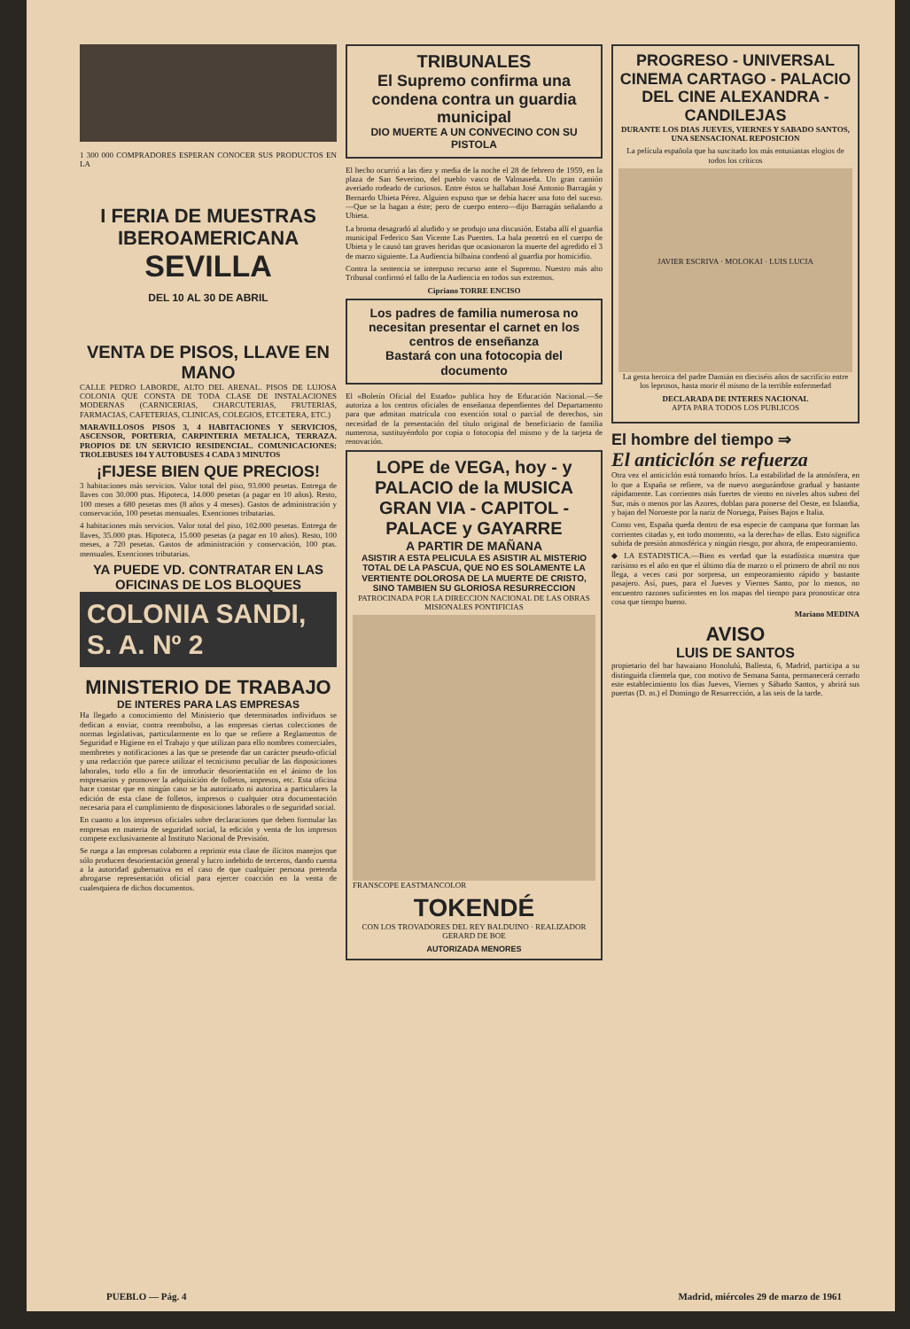1 300 000 COMPRADORES ESPERAN CONOCER SUS PRODUCTOS EN LA
I FERIA DE MUESTRAS IBEROAMERICANA
SEVILLA
DEL 10 AL 30 DE ABRIL
VENTA DE PISOS, LLAVE EN MANO
CALLE PEDRO LABORDE, ALTO DEL ARENAL. PISOS DE LUJOSA COLONIA QUE CONSTA DE TODA CLASE DE INSTALACIONES MODERNAS (CARNICERIAS, CHARCUTERIAS, FRUTERIAS, FARMACIAS, CAFETERIAS, CLINICAS, COLEGIOS, ETCETERA, ETC.)
MARAVILLOSOS PISOS 3, 4 HABITACIONES Y SERVICIOS, ASCENSOR, PORTERIA, CARPINTERIA METALICA, TERRAZA. PROPIOS DE UN SERVICIO RESIDENCIAL. COMUNICACIONES: TROLEBUSES 104 Y AUTOBUSES 4 CADA 3 MINUTOS
¡FIJESE BIEN QUE PRECIOS!
3 habitaciones más servicios. Valor total del piso, 93.000 pesetas. Entrega de llaves con 30.000 ptas. Hipoteca, 14.000 pesetas (a pagar en 10 años). Resto, 100 meses a 680 pesetas mes (8 años y 4 meses). Gastos de administración y conservación, 100 pesetas mensuales. Exenciones tributarias.
4 habitaciones más servicios. Valor total del piso, 102.000 pesetas. Entrega de llaves, 35.000 ptas. Hipoteca, 15.000 pesetas (a pagar en 10 años). Resto, 100 meses, a 720 pesetas. Gastos de administración y conservación, 100 ptas. mensuales. Exenciones tributarias.
YA PUEDE VD. CONTRATAR EN LAS OFICINAS DE LOS BLOQUES
COLONIA SANDI, S. A. Nº 2
MINISTERIO DE TRABAJO
DE INTERES PARA LAS EMPRESAS
Ha llegado a conocimiento del Ministerio que determinados individuos se dedican a enviar, contra reembolso, a las empresas ciertas colecciones de normas legislativas, particularmente en lo que se refiere a Reglamentos de Seguridad e Higiene en el Trabajo y que utilizan para ello nombres comerciales, membretes y notificaciones a las que se pretende dar un carácter pseudo-oficial y una redacción que parece utilizar el tecnicismo peculiar de las disposiciones laborales, todo ello a fin de introducir desorientación en el ánimo de los empresarios y promover la adquisición de folletos, impresos, etc. Esta oficina hace constar que en ningún caso se ha autorizado ni autoriza a particulares la edición de esta clase de folletos, impresos o cualquier otra documentación necesaria para el cumplimiento de disposiciones laborales o de seguridad social.
En cuanto a los impresos oficiales sobre declaraciones que deben formular las empresas en materia de seguridad social, la edición y venta de los impresos compete exclusivamente al Instituto Nacional de Previsión.
Se ruega a las empresas colaboren a reprimir esta clase de ilícitos manejos que sólo producen desorientación general y lucro indebido de terceros, dando cuenta a la autoridad gubernativa en el caso de que cualquier persona pretenda abrogarse representación oficial para ejercer coacción en la venta de cualesquiera de dichos documentos.
TRIBUNALES
El Supremo confirma una condena contra un guardia municipal
DIO MUERTE A UN CONVECINO CON SU PISTOLA
El hecho ocurrió a las diez y media de la noche el 28 de febrero de 1959, en la plaza de San Severino, del pueblo vasco de Valmaseda. Un gran camión averiado rodeado de curiosos. Entre éstos se hallaban José Antonio Barragán y Bernardo Ubieta Pérez. Alguien expuso que se debía hacer una foto del suceso. —Que se la hagan a éste; pero de cuerpo entero—dijo Barragán señalando a Ubieta.
La broma desagradó al aludido y se produjo una discusión. Estaba allí el guardia municipal Federico San Vicente Las Puentes. La bala penetró en el cuerpo de Ubieta y le causó tan graves heridas que ocasionaron la muerte del agredido el 3 de marzo siguiente. La Audiencia bilbaína condenó al guardia por homicidio.
Contra la sentencia se interpuso recurso ante el Supremo. Nuestro más alto Tribunal confirmó el fallo de la Audiencia en todos sus extremos.
Cipriano TORRE ENCISO
Los padres de familia numerosa no necesitan presentar el carnet en los centros de enseñanza
Bastará con una fotocopia del documento
El «Boletín Oficial del Estado» publica hoy de Educación Nacional.—Se autoriza a los centros oficiales de enseñanza dependientes del Departamento para que admitan matrícula con exención total o parcial de derechos, sin necesidad de la presentación del título original de beneficiario de familia numerosa, sustituyéndolo por copia o fotocopia del mismo y de la tarjeta de renovación.
LOPE de VEGA, hoy - y PALACIO de la MUSICA GRAN VIA - CAPITOL - PALACE y GAYARRE
A PARTIR DE MAÑANA
ASISTIR A ESTA PELICULA ES ASISTIR AL MISTERIO TOTAL DE LA PASCUA, QUE NO ES SOLAMENTE LA VERTIENTE DOLOROSA DE LA MUERTE DE CRISTO, SINO TAMBIEN SU GLORIOSA RESURRECCION
PATROCINADA POR LA DIRECCION NACIONAL DE LAS OBRAS MISIONALES PONTIFICIAS
FRANSCOPE EASTMANCOLOR
TOKENDÉ
CON LOS TROVADORES DEL REY BALDUINO · REALIZADOR GERARD DE BOE
AUTORIZADA MENORES
PROGRESO - UNIVERSAL CINEMA CARTAGO - PALACIO DEL CINE ALEXANDRA - CANDILEJAS
DURANTE LOS DIAS JUEVES, VIERNES Y SABADO SANTOS, UNA SENSACIONAL REPOSICION
La película española que ha suscitado los más entusiastas elogios de todos los críticos
JAVIER ESCRIVA · MOLOKAI · LUIS LUCIA
La gesta heroica del padre Damián en dieciséis años de sacrificio entre los leprosos, hasta morir él mismo de la terrible enfermedad
DECLARADA DE INTERES NACIONAL
APTA PARA TODOS LOS PUBLICOS
El hombre del tiempo ⇒
El anticiclón se refuerza
Otra vez el anticiclón está tomando bríos. La estabilidad de la atmósfera, en lo que a España se refiere, va de nuevo asegurándose gradual y bastante rápidamente. Las corrientes más fuertes de viento en niveles altos suben del Sur, más o menos por las Azores, doblan para ponerse del Oeste, en Islandia, y bajan del Noroeste por la nariz de Noruega, Países Bajos e Italia.
Como ven, España queda dentro de esa especie de campana que forman las corrientes citadas y, en todo momento, «a la derecha» de ellas. Esto significa subida de presión atmosférica y ningún riesgo, por ahora, de empeoramiento.
◆ LA ESTADISTICA.—Bien es verdad que la estadística muestra que rarísimo es el año en que el último día de marzo o el primero de abril no nos llega, a veces casi por sorpresa, un empeoramiento rápido y bastante pasajero. Así, pues, para el Jueves y Viernes Santo, por lo menos, no encuentro razones suficientes en los mapas del tiempo para pronosticar otra cosa que tiempo bueno.
Mariano MEDINA
AVISO
LUIS DE SANTOS
propietario del bar hawaiano Honolulú, Ballesta, 6, Madrid, participa a su distinguida clientela que, con motivo de Semana Santa, permanecerá cerrado este establecimiento los días Jueves, Viernes y Sábado Santos, y abrirá sus puertas (D. m.) el Domingo de Resurrección, a las seis de la tarde.
PUEBLO — Pág. 4 Madrid, miércoles 29 de marzo de 1961